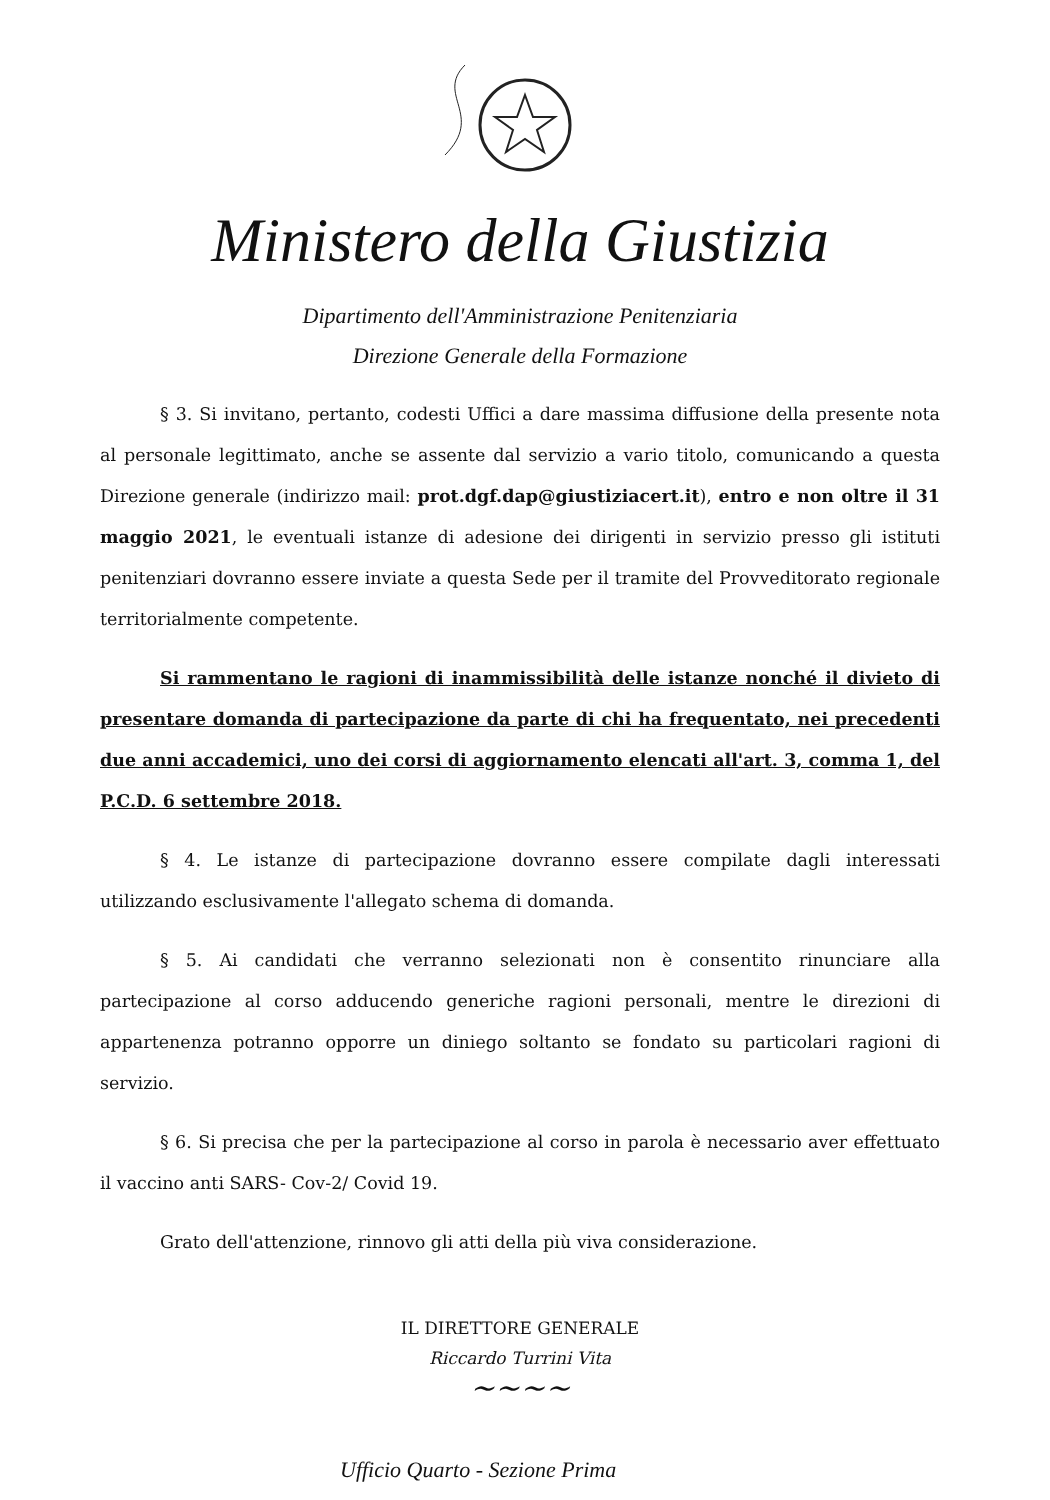Ministero della Giustizia
Dipartimento dell'Amministrazione Penitenziaria
Direzione Generale della Formazione
§ 3. Si invitano, pertanto, codesti Uffici a dare massima diffusione della presente nota al personale legittimato, anche se assente dal servizio a vario titolo, comunicando a questa Direzione generale (indirizzo mail: prot.dgf.dap@giustiziacert.it), entro e non oltre il 31 maggio 2021, le eventuali istanze di adesione dei dirigenti in servizio presso gli istituti penitenziari dovranno essere inviate a questa Sede per il tramite del Provveditorato regionale territorialmente competente.
Si rammentano le ragioni di inammissibilità delle istanze nonché il divieto di presentare domanda di partecipazione da parte di chi ha frequentato, nei precedenti due anni accademici, uno dei corsi di aggiornamento elencati all'art. 3, comma 1, del P.C.D. 6 settembre 2018.
§ 4. Le istanze di partecipazione dovranno essere compilate dagli interessati utilizzando esclusivamente l'allegato schema di domanda.
§ 5. Ai candidati che verranno selezionati non è consentito rinunciare alla partecipazione al corso adducendo generiche ragioni personali, mentre le direzioni di appartenenza potranno opporre un diniego soltanto se fondato su particolari ragioni di servizio.
§ 6. Si precisa che per la partecipazione al corso in parola è necessario aver effettuato il vaccino anti SARS- Cov-2/ Covid 19.
Grato dell'attenzione, rinnovo gli atti della più viva considerazione.
IL DIRETTORE GENERALE
Riccardo Turrini Vita
~~~~
Ufficio Quarto - Sezione Prima